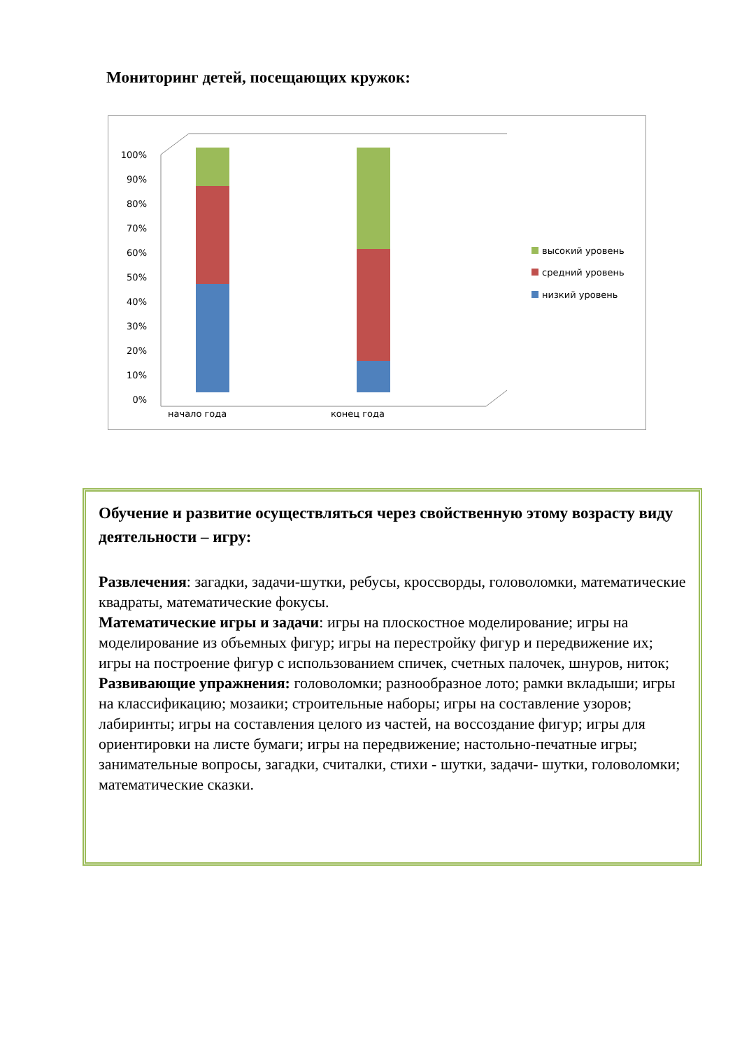Мониторинг детей, посещающих кружок:
100%
90%
80%
70%
60%
50%
40%
30%
20%
10%
0%
начало года
конец года
высокий уровень
средний уровень
низкий уровень
Обучение и развитие осуществляться через свойственную этому возрасту виду деятельности – игру:
Развлечения: загадки, задачи-шутки, ребусы, кроссворды, головоломки, математические квадраты, математические фокусы.
Математические игры и задачи: игры на плоскостное моделирование; игры на моделирование из объемных фигур; игры на перестройку фигур и передвижение их; игры на построение фигур с использованием спичек, счетных палочек, шнуров, ниток;
Развивающие упражнения: головоломки; разнообразное лото; рамки вкладыши; игры на классификацию; мозаики; строительные наборы; игры на составление узоров; лабиринты; игры на составления целого из частей, на воссоздание фигур; игры для ориентировки на листе бумаги; игры на передвижение; настольно-печатные игры; занимательные вопросы, загадки, считалки, стихи - шутки, задачи- шутки, головоломки; математические сказки.